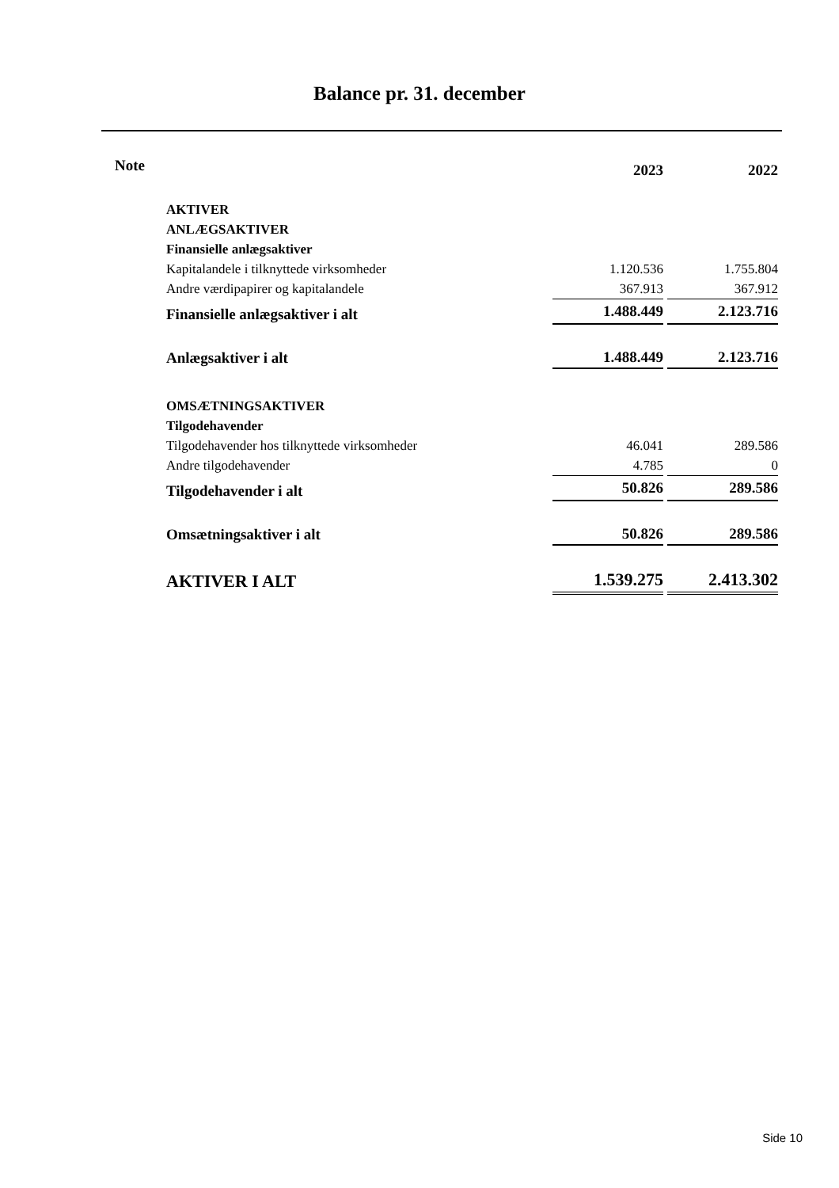Balance pr. 31. december
| Note | | 2023 | 2022 |
| --- | --- | --- | --- |
| | AKTIVER | | |
| | ANLÆGSAKTIVER | | |
| | Finansielle anlægsaktiver | | |
| | Kapitalandele i tilknyttede virksomheder | 1.120.536 | 1.755.804 |
| | Andre værdipapirer og kapitalandele | 367.913 | 367.912 |
| | Finansielle anlægsaktiver i alt | 1.488.449 | 2.123.716 |
| | Anlægsaktiver i alt | 1.488.449 | 2.123.716 |
| | OMSÆTNINGSAKTIVER | | |
| | Tilgodehavender | | |
| | Tilgodehavender hos tilknyttede virksomheder | 46.041 | 289.586 |
| | Andre tilgodehavender | 4.785 | 0 |
| | Tilgodehavender i alt | 50.826 | 289.586 |
| | Omsætningsaktiver i alt | 50.826 | 289.586 |
| | AKTIVER I ALT | 1.539.275 | 2.413.302 |
Side 10